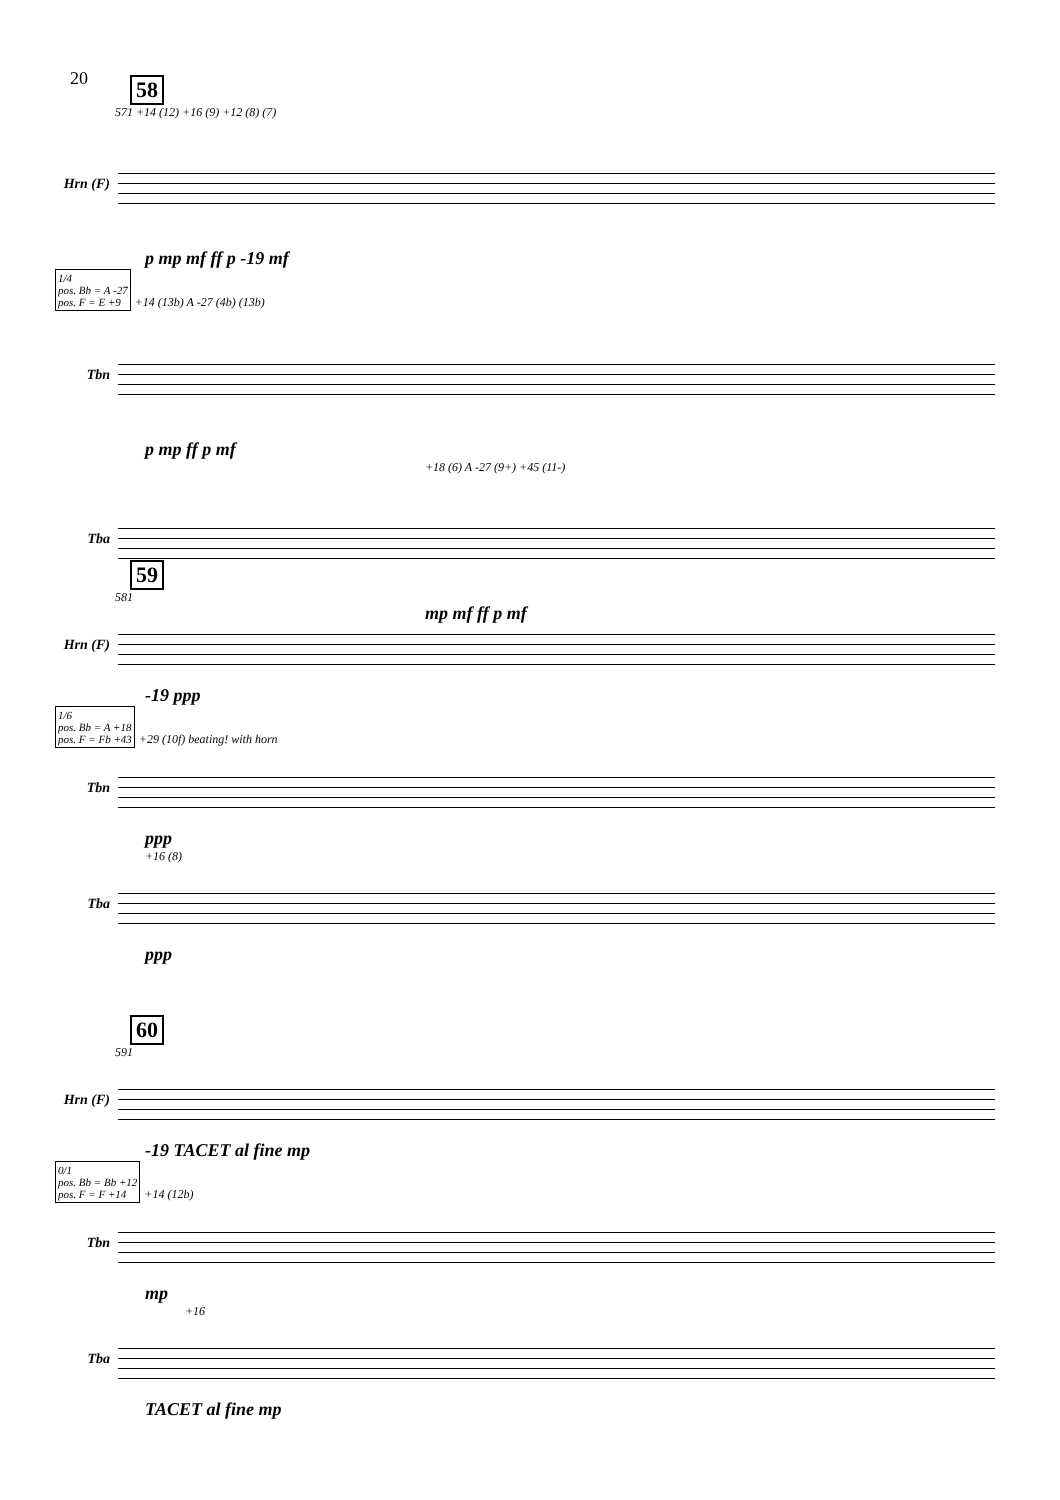20
58
571 +14 (12) +16 (9) +12 (8) (7)
Hrn (F)
p mp mf ff p -19 mf
1/4
pos. Bb = A -27
pos. F = E +9
+14 (13b) A -27 (4b) (13b)
Tbn
p mp ff p mf
+18 (6) A -27 (9+) +45 (11-)
Tba
mp mf ff p mf
59
581
Hrn (F)
-19 ppp
1/6
pos. Bb = A +18
pos. F = Fb +43
+29 (10f) beating! with horn
Tbn
ppp
+16 (8)
Tba
ppp
60
591
Hrn (F)
-19 TACET al fine mp
0/1
pos. Bb = Bb +12
pos. F = F +14
+14 (12b)
Tbn
mp
+16
Tba
TACET al fine mp